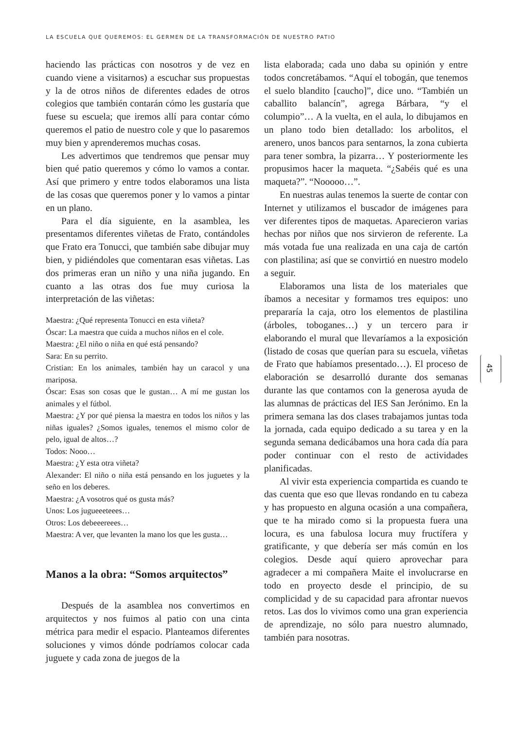LA ESCUELA QUE QUEREMOS: EL GERMEN DE LA TRANSFORMACIÓN DE NUESTRO PATIO
haciendo las prácticas con nosotros y de vez en cuando viene a visitarnos) a escuchar sus propuestas y la de otros niños de diferentes edades de otros colegios que también contarán cómo les gustaría que fuese su escuela; que iremos allí para contar cómo queremos el patio de nuestro cole y que lo pasaremos muy bien y aprenderemos muchas cosas.
Les advertimos que tendremos que pensar muy bien qué patio queremos y cómo lo vamos a contar. Así que primero y entre todos elaboramos una lista de las cosas que queremos poner y lo vamos a pintar en un plano.
Para el día siguiente, en la asamblea, les presentamos diferentes viñetas de Frato, contándoles que Frato era Tonucci, que también sabe dibujar muy bien, y pidiéndoles que comentaran esas viñetas. Las dos primeras eran un niño y una niña jugando. En cuanto a las otras dos fue muy curiosa la interpretación de las viñetas:
Maestra: ¿Qué representa Tonucci en esta viñeta?
Óscar: La maestra que cuida a muchos niños en el cole.
Maestra: ¿El niño o niña en qué está pensando?
Sara: En su perrito.
Cristian: En los animales, también hay un caracol y una mariposa.
Óscar: Esas son cosas que le gustan… A mí me gustan los animales y el fútbol.
Maestra: ¿Y por qué piensa la maestra en todos los niños y las niñas iguales? ¿Somos iguales, tenemos el mismo color de pelo, igual de altos…?
Todos: Nooo…
Maestra: ¿Y esta otra viñeta?
Alexander: El niño o niña está pensando en los juguetes y la seño en los deberes.
Maestra: ¿A vosotros qué os gusta más?
Unos: Los jugueeeteees…
Otros: Los debeeereees…
Maestra: A ver, que levanten la mano los que les gusta…
Manos a la obra: “Somos arquitectos”
Después de la asamblea nos convertimos en arquitectos y nos fuimos al patio con una cinta métrica para medir el espacio. Planteamos diferentes soluciones y vimos dónde podríamos colocar cada juguete y cada zona de juegos de la
lista elaborada; cada uno daba su opinión y entre todos concretábamos. “Aquí el tobogán, que tenemos el suelo blandito [caucho]”, dice uno. “También un caballito balancín”, agrega Bárbara, “y el columpio”… A la vuelta, en el aula, lo dibujamos en un plano todo bien detallado: los arbolitos, el arenero, unos bancos para sentarnos, la zona cubierta para tener sombra, la pizarra… Y posteriormente les propusimos hacer la maqueta. “¿Sabéis qué es una maqueta?”. “Nooooo…”.
En nuestras aulas tenemos la suerte de contar con Internet y utilizamos el buscador de imágenes para ver diferentes tipos de maquetas. Aparecieron varias hechas por niños que nos sirvieron de referente. La más votada fue una realizada en una caja de cartón con plastilina; así que se convirtió en nuestro modelo a seguir.
Elaboramos una lista de los materiales que íbamos a necesitar y formamos tres equipos: uno prepararía la caja, otro los elementos de plastilina (árboles, toboganes…) y un tercero para ir elaborando el mural que llevaríamos a la exposición (listado de cosas que querían para su escuela, viñetas de Frato que habíamos presentado…). El proceso de elaboración se desarrolló durante dos semanas durante las que contamos con la generosa ayuda de las alumnas de prácticas del IES San Jerónimo. En la primera semana las dos clases trabajamos juntas toda la jornada, cada equipo dedicado a su tarea y en la segunda semana dedicábamos una hora cada día para poder continuar con el resto de actividades planificadas.
Al vivir esta experiencia compartida es cuando te das cuenta que eso que llevas rondando en tu cabeza y has propuesto en alguna ocasión a una compañera, que te ha mirado como si la propuesta fuera una locura, es una fabulosa locura muy fructífera y gratificante, y que debería ser más común en los colegios. Desde aquí quiero aprovechar para agradecer a mi compañera Maite el involucrarse en todo en proyecto desde el principio, de su complicidad y de su capacidad para afrontar nuevos retos. Las dos lo vivimos como una gran experiencia de aprendizaje, no sólo para nuestro alumnado, también para nosotras.
45